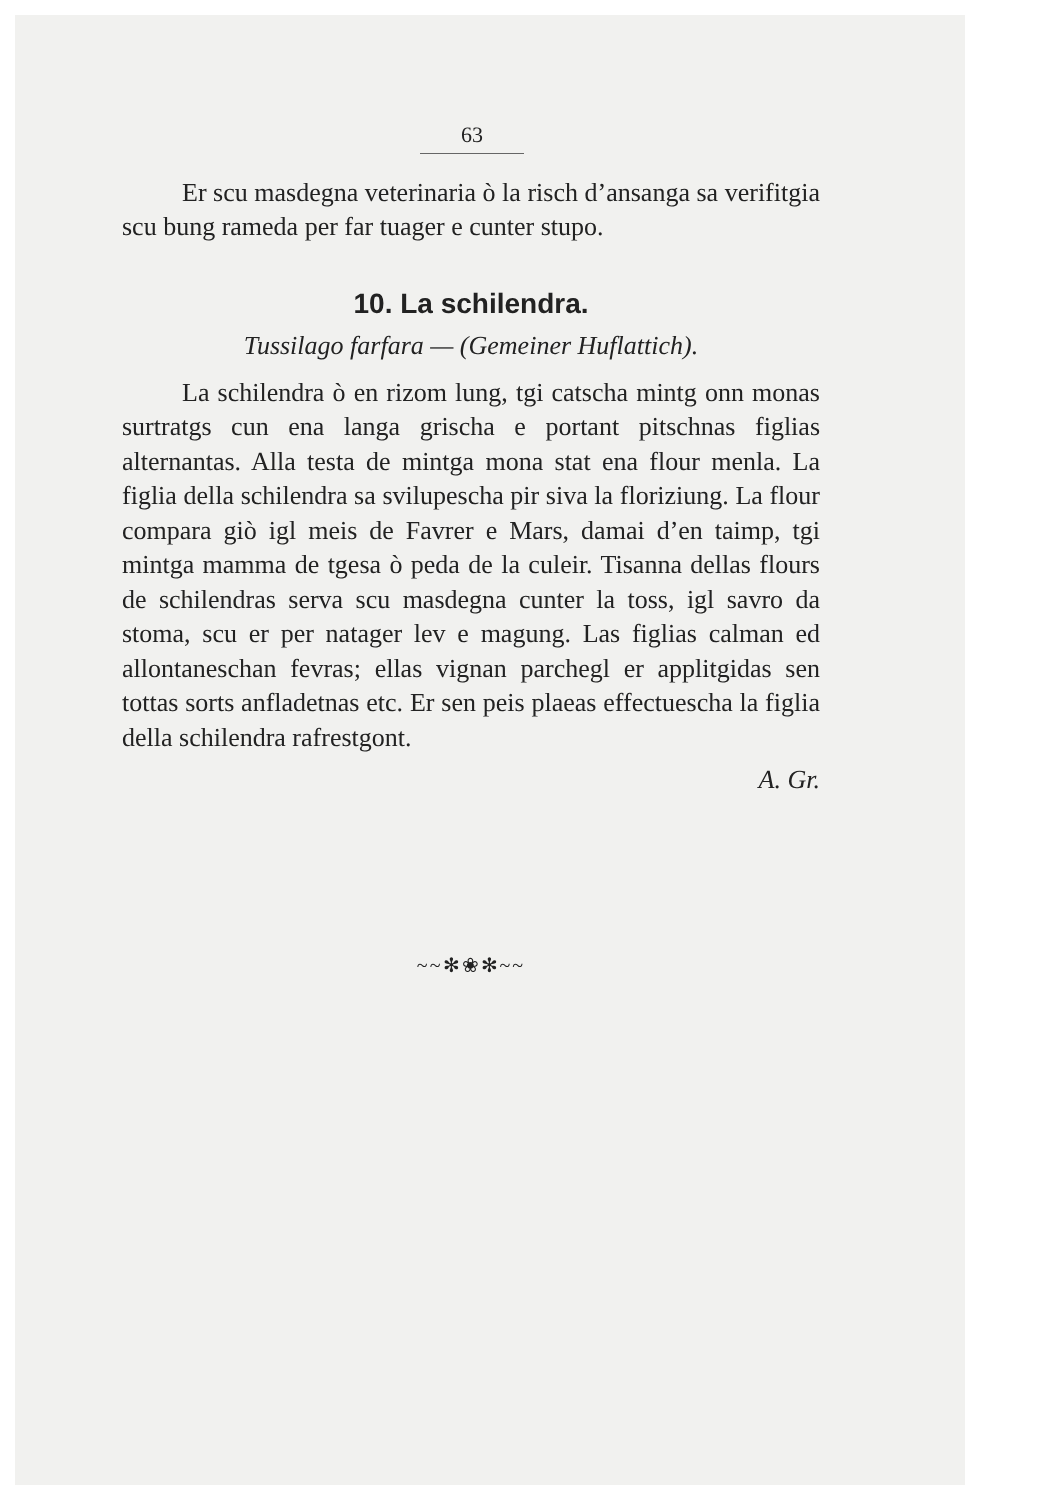63
Er scu masdegna veterinaria ò la risch d’ansanga sa verifitgia scu bung rameda per far tuager e cunter stupo.
10. La schilendra.
Tussilago farfara — (Gemeiner Huflattich).
La schilendra ò en rizom lung, tgi catscha mintg onn monas surtratgs cun ena langa grischa e portant pitschnas figlias alternantas. Alla testa de mintga mona stat ena flour menla. La figlia della schilendra sa svilupescha pir siva la floriziung. La flour compara giò igl meis de Favrer e Mars, damai d’en taimp, tgi mintga mamma de tgesa ò peda de la culeir. Tisanna dellas flours de schilendras serva scu masdegna cunter la toss, igl savro da stoma, scu er per natager lev e magung. Las figlias calman ed allontaneschan fevras; ellas vignan parchegl er applitgidas sen tottas sorts anfladetnas etc. Er sen peis plaeas effectuescha la figlia della schilendra rafrestgont.
A. Gr.
~~✻❀✻~~